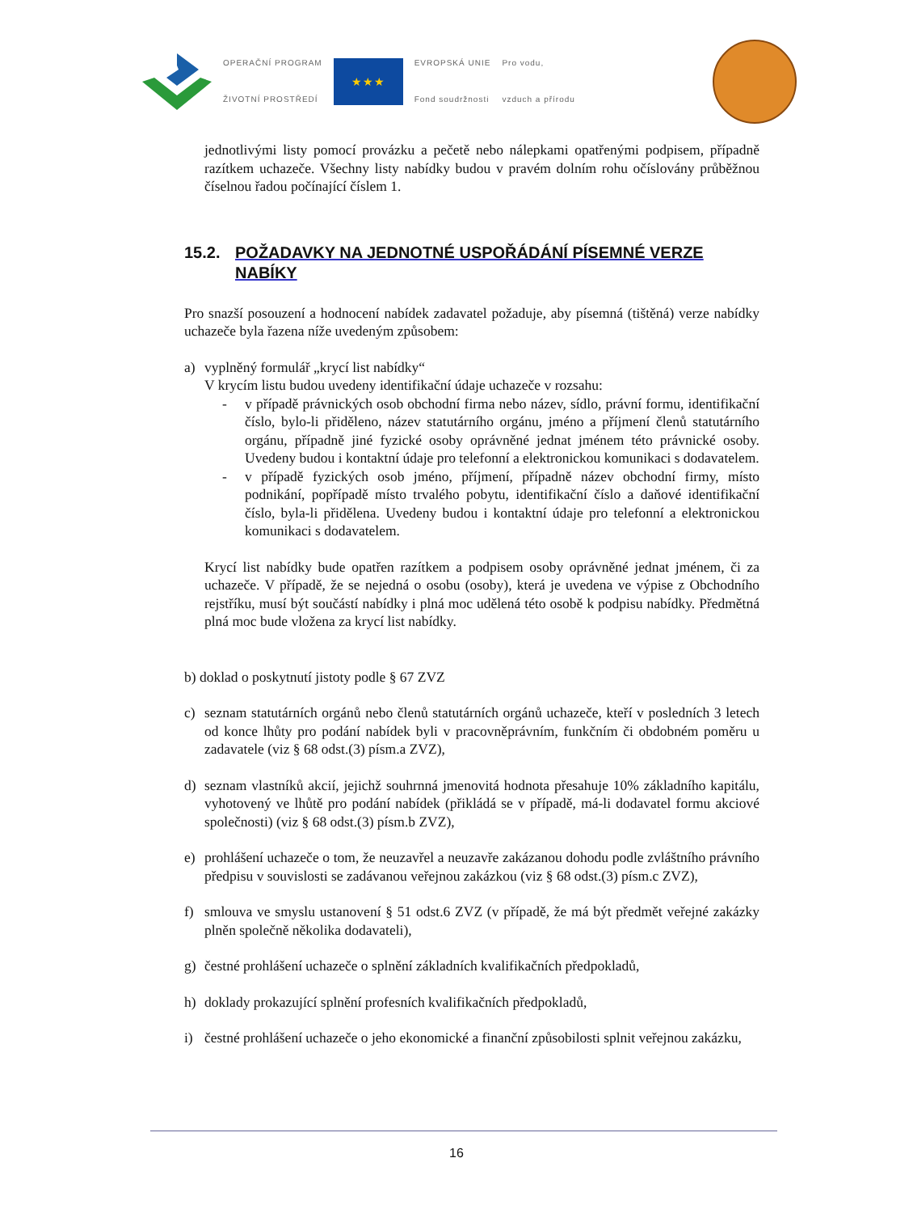OPERAČNÍ PROGRAM
ŽIVOTNÍ PROSTŘEDÍ
★★★
EVROPSKÁ UNIE
Fond soudržnosti
Pro vodu,
vzduch a přírodu
jednotlivými listy pomocí provázku a pečetě nebo nálepkami opatřenými podpisem, případně razítkem uchazeče. Všechny listy nabídky budou v pravém dolním rohu očíslovány průběžnou číselnou řadou počínající číslem 1.
15.2. POŽADAVKY NA JEDNOTNÉ USPOŘÁDÁNÍ PÍSEMNÉ VERZE NABÍKY
Pro snazší posouzení a hodnocení nabídek zadavatel požaduje, aby písemná (tištěná) verze nabídky uchazeče byla řazena níže uvedeným způsobem:
a) vyplněný formulář „krycí list nabídky“
V krycím listu budou uvedeny identifikační údaje uchazeče v rozsahu:
- v případě právnických osob obchodní firma nebo název, sídlo, právní formu, identifikační číslo, bylo-li přiděleno, název statutárního orgánu, jméno a příjmení členů statutárního orgánu, případně jiné fyzické osoby oprávněné jednat jménem této právnické osoby. Uvedeny budou i kontaktní údaje pro telefonní a elektronickou komunikaci s dodavatelem.
- v případě fyzických osob jméno, příjmení, případně název obchodní firmy, místo podnikání, popřípadě místo trvalého pobytu, identifikační číslo a daňové identifikační číslo, byla-li přidělena. Uvedeny budou i kontaktní údaje pro telefonní a elektronickou komunikaci s dodavatelem.
Krycí list nabídky bude opatřen razítkem a podpisem osoby oprávněné jednat jménem, či za uchazeče. V případě, že se nejedná o osobu (osoby), která je uvedena ve výpise z Obchodního rejstříku, musí být součástí nabídky i plná moc udělená této osobě k podpisu nabídky. Předmětná plná moc bude vložena za krycí list nabídky.
b) doklad o poskytnutí jistoty podle § 67 ZVZ
c) seznam statutárních orgánů nebo členů statutárních orgánů uchazeče, kteří v posledních 3 letech od konce lhůty pro podání nabídek byli v pracovněprávním, funkčním či obdobném poměru u zadavatele (viz § 68 odst.(3) písm.a ZVZ),
d) seznam vlastníků akcií, jejichž souhrnná jmenovitá hodnota přesahuje 10% základního kapitálu, vyhotovený ve lhůtě pro podání nabídek (přikládá se v případě, má-li dodavatel formu akciové společnosti) (viz § 68 odst.(3) písm.b ZVZ),
e) prohlášení uchazeče o tom, že neuzavřel a neuzavře zakázanou dohodu podle zvláštního právního předpisu v souvislosti se zadávanou veřejnou zakázkou (viz § 68 odst.(3) písm.c ZVZ),
f) smlouva ve smyslu ustanovení § 51 odst.6 ZVZ (v případě, že má být předmět veřejné zakázky plněn společně několika dodavateli),
g) čestné prohlášení uchazeče o splnění základních kvalifikačních předpokladů,
h) doklady prokazující splnění profesních kvalifikačních předpokladů,
i) čestné prohlášení uchazeče o jeho ekonomické a finanční způsobilosti splnit veřejnou zakázku,
16